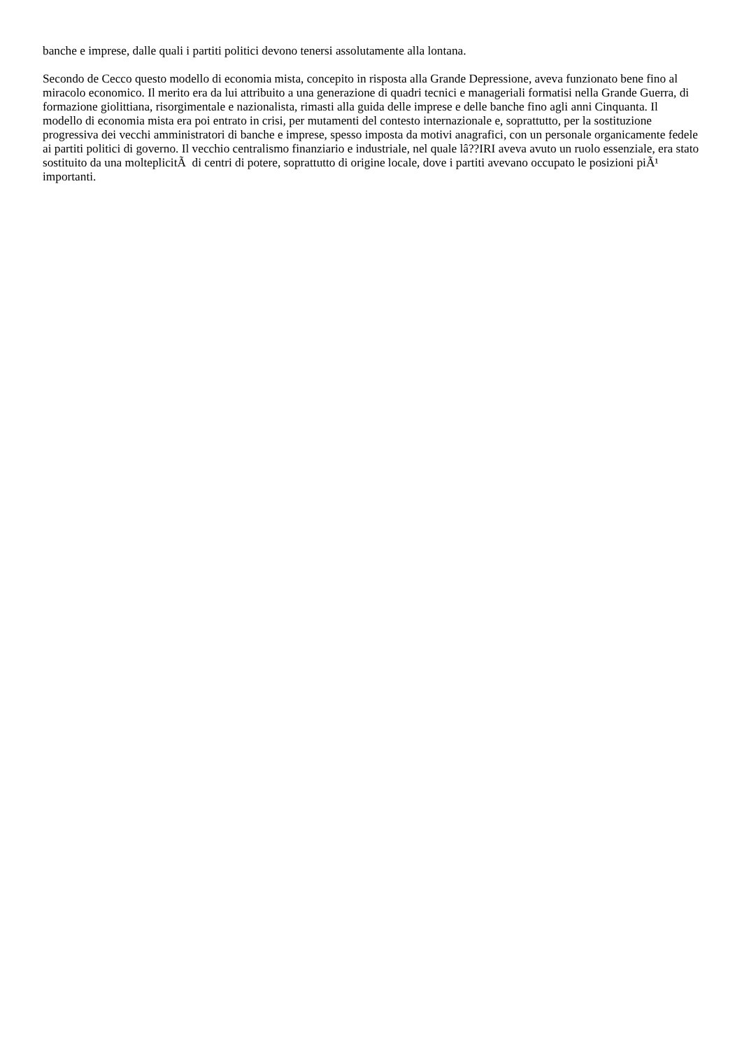banche e imprese, dalle quali i partiti politici devono tenersi assolutamente alla lontana.
Secondo de Cecco questo modello di economia mista, concepito in risposta alla Grande Depressione, aveva funzionato bene fino al miracolo economico. Il merito era da lui attribuito a una generazione di quadri tecnici e manageriali formatisi nella Grande Guerra, di formazione giolittiana, risorgimentale e nazionalista, rimasti alla guida delle imprese e delle banche fino agli anni Cinquanta. Il modello di economia mista era poi entrato in crisi, per mutamenti del contesto internazionale e, soprattutto, per la sostituzione progressiva dei vecchi amministratori di banche e imprese, spesso imposta da motivi anagrafici, con un personale organicamente fedele ai partiti politici di governo. Il vecchio centralismo finanziario e industriale, nel quale lâ??IRI aveva avuto un ruolo essenziale, era stato sostituito da una molteplicitÃ di centri di potere, soprattutto di origine locale, dove i partiti avevano occupato le posizioni piÃ¹ importanti.